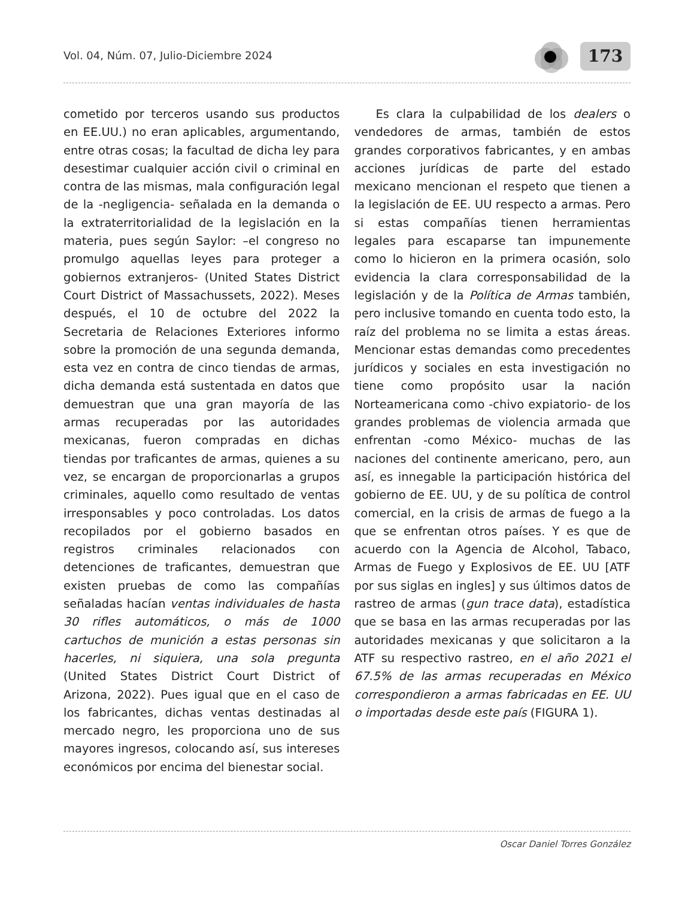Vol. 04, Núm. 07, Julio-Diciembre 2024
173
cometido por terceros usando sus productos en EE.UU.) no eran aplicables, argumentando, entre otras cosas; la facultad de dicha ley para desestimar cualquier acción civil o criminal en contra de las mismas, mala configuración legal de la -negligencia- señalada en la demanda o la extraterritorialidad de la legislación en la materia, pues según Saylor: –el congreso no promulgo aquellas leyes para proteger a gobiernos extranjeros- (United States District Court District of Massachussets, 2022). Meses después, el 10 de octubre del 2022 la Secretaria de Relaciones Exteriores informo sobre la promoción de una segunda demanda, esta vez en contra de cinco tiendas de armas, dicha demanda está sustentada en datos que demuestran que una gran mayoría de las armas recuperadas por las autoridades mexicanas, fueron compradas en dichas tiendas por traficantes de armas, quienes a su vez, se encargan de proporcionarlas a grupos criminales, aquello como resultado de ventas irresponsables y poco controladas. Los datos recopilados por el gobierno basados en registros criminales relacionados con detenciones de traficantes, demuestran que existen pruebas de como las compañías señaladas hacían ventas individuales de hasta 30 rifles automáticos, o más de 1000 cartuchos de munición a estas personas sin hacerles, ni siquiera, una sola pregunta (United States District Court District of Arizona, 2022). Pues igual que en el caso de los fabricantes, dichas ventas destinadas al mercado negro, les proporciona uno de sus mayores ingresos, colocando así, sus intereses económicos por encima del bienestar social.
Es clara la culpabilidad de los dealers o vendedores de armas, también de estos grandes corporativos fabricantes, y en ambas acciones jurídicas de parte del estado mexicano mencionan el respeto que tienen a la legislación de EE. UU respecto a armas. Pero si estas compañías tienen herramientas legales para escaparse tan impunemente como lo hicieron en la primera ocasión, solo evidencia la clara corresponsabilidad de la legislación y de la Política de Armas también, pero inclusive tomando en cuenta todo esto, la raíz del problema no se limita a estas áreas. Mencionar estas demandas como precedentes jurídicos y sociales en esta investigación no tiene como propósito usar la nación Norteamericana como -chivo expiatorio- de los grandes problemas de violencia armada que enfrentan -como México- muchas de las naciones del continente americano, pero, aun así, es innegable la participación histórica del gobierno de EE. UU, y de su política de control comercial, en la crisis de armas de fuego a la que se enfrentan otros países. Y es que de acuerdo con la Agencia de Alcohol, Tabaco, Armas de Fuego y Explosivos de EE. UU [ATF por sus siglas en ingles] y sus últimos datos de rastreo de armas (gun trace data), estadística que se basa en las armas recuperadas por las autoridades mexicanas y que solicitaron a la ATF su respectivo rastreo, en el año 2021 el 67.5% de las armas recuperadas en México correspondieron a armas fabricadas en EE. UU o importadas desde este país (FIGURA 1).
Oscar Daniel Torres González